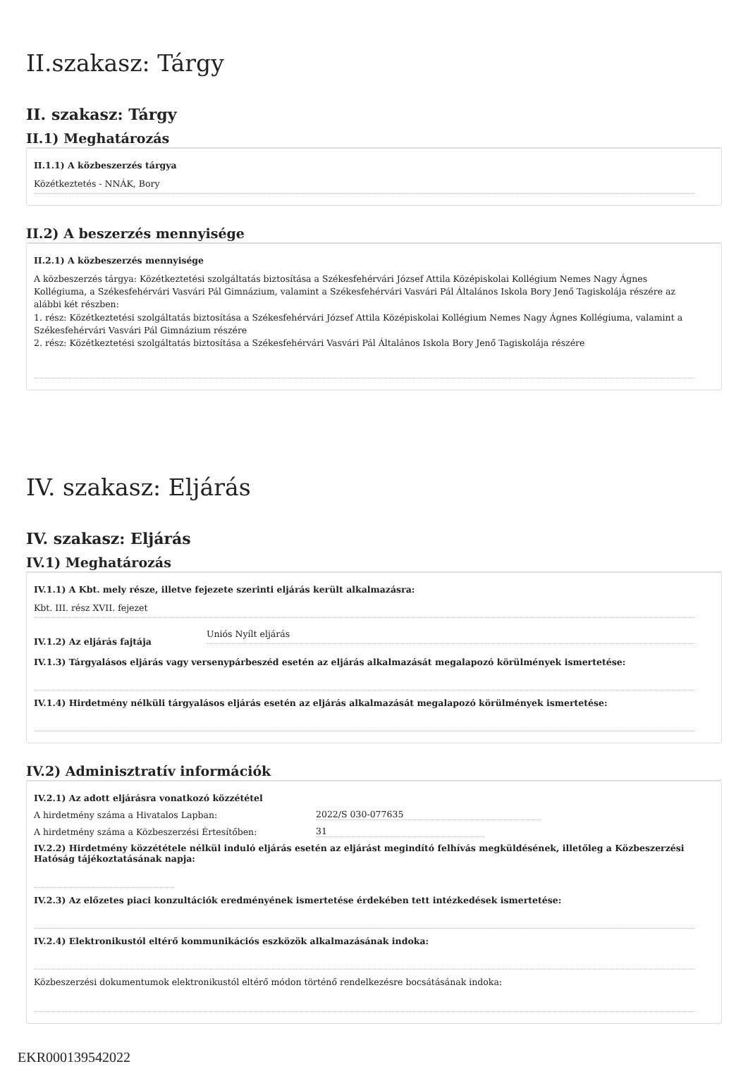II.szakasz: Tárgy
II. szakasz: Tárgy
II.1) Meghatározás
II.1.1) A közbeszerzés tárgya
Közétkeztetés - NNÁK, Bory
II.2) A beszerzés mennyisége
II.2.1) A közbeszerzés mennyisége
A közbeszerzés tárgya: Közétkeztetési szolgáltatás biztosítása a Székesfehérvári József Attila Középiskolai Kollégium Nemes Nagy Ágnes Kollégiuma, a Székesfehérvári Vasvári Pál Gimnázium, valamint a Székesfehérvári Vasvári Pál Általános Iskola Bory Jenő Tagiskolája részére az alábbi két részben:
1. rész: Közétkeztetési szolgáltatás biztosítása a Székesfehérvári József Attila Középiskolai Kollégium Nemes Nagy Ágnes Kollégiuma, valamint a Székesfehérvári Vasvári Pál Gimnázium részére
2. rész: Közétkeztetési szolgáltatás biztosítása a Székesfehérvári Vasvári Pál Általános Iskola Bory Jenő Tagiskolája részére
IV. szakasz: Eljárás
IV. szakasz: Eljárás
IV.1) Meghatározás
IV.1.1) A Kbt. mely része, illetve fejezete szerinti eljárás került alkalmazásra:
Kbt. III. rész XVII. fejezet
IV.1.2) Az eljárás fajtája
Uniós Nyílt eljárás
IV.1.3) Tárgyalásos eljárás vagy versenypárbeszéd esetén az eljárás alkalmazását megalapozó körülmények ismertetése:
IV.1.4) Hirdetmény nélküli tárgyalásos eljárás esetén az eljárás alkalmazását megalapozó körülmények ismertetése:
IV.2) Adminisztratív információk
IV.2.1) Az adott eljárásra vonatkozó közzététel
A hirdetmény száma a Hivatalos Lapban:
2022/S 030-077635
A hirdetmény száma a Közbeszerzési Értesítőben:
31
IV.2.2) Hirdetmény közzététele nélkül induló eljárás esetén az eljárást megindító felhívás megküldésének, illetőleg a Közbeszerzési Hatóság tájékoztatásának napja:
IV.2.3) Az előzetes piaci konzultációk eredményének ismertetése érdekében tett intézkedések ismertetése:
IV.2.4) Elektronikustól eltérő kommunikációs eszközök alkalmazásának indoka:
Közbeszerzési dokumentumok elektronikustól eltérő módon történő rendelkezésre bocsátásának indoka:
EKR000139542022